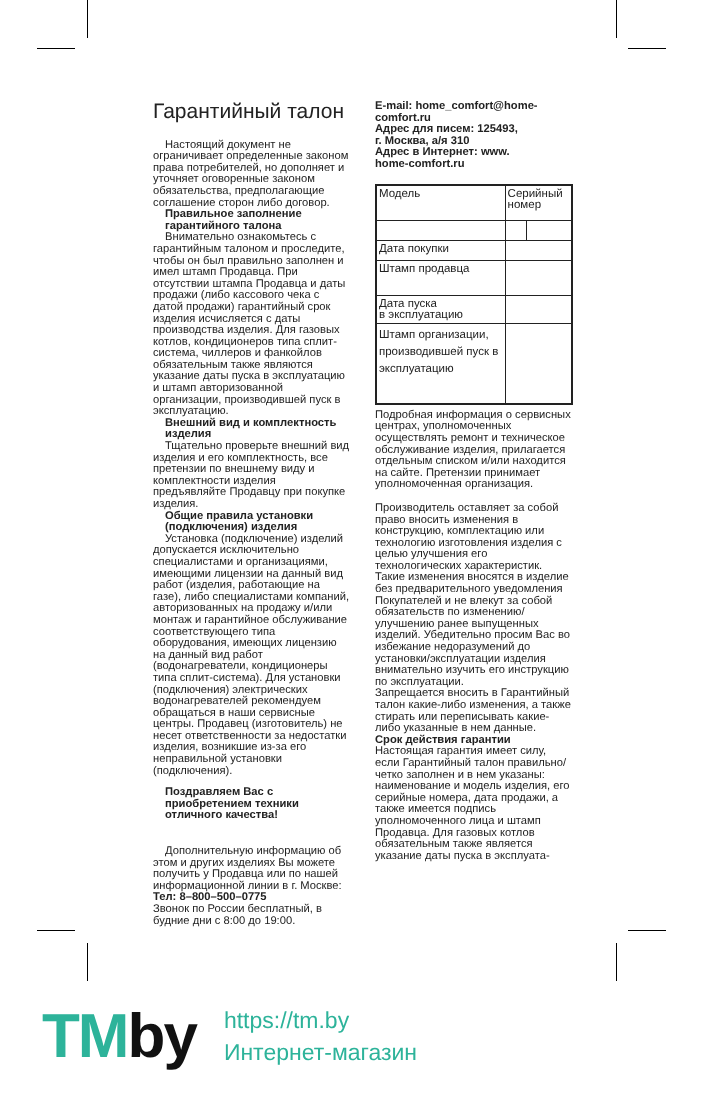Гарантийный талон
Настоящий документ не ограничивает определенные законом права потребителей, но дополняет и уточняет оговоренные законом обязательства, предполагающие соглашение сторон либо договор.
Правильное заполнение гарантийного талона
Внимательно ознакомьтесь с гарантийным талоном и проследите, чтобы он был правильно заполнен и имел штамп Продавца. При отсутствии штампа Продавца и даты продажи (либо кассового чека с датой продажи) гарантийный срок изделия исчисляется с даты производства изделия. Для газовых котлов, кондиционеров типа сплит-система, чиллеров и фанкойлов обязательным также являются указание даты пуска в эксплуатацию и штамп авторизованной организации, производившей пуск в эксплуатацию.
Внешний вид и комплектность изделия
Тщательно проверьте внешний вид изделия и его комплектность, все претензии по внешнему виду и комплектности изделия предъявляйте Продавцу при покупке изделия.
Общие правила установки (подключения) изделия
Установка (подключение) изделий допускается исключительно специалистами и организациями, имеющими лицензии на данный вид работ (изделия, работающие на газе), либо специалистами компаний, авторизованных на продажу и/или монтаж и гарантийное обслуживание соответствующего типа оборудования, имеющих лицензию на данный вид работ (водонагреватели, кондиционеры типа сплит-система). Для установки (подключения) электрических водонагревателей рекомендуем обращаться в наши сервисные центры. Продавец (изготовитель) не несет ответственности за недостатки изделия, возникшие из-за его неправильной установки (подключения).
Поздравляем Вас с приобретением техники отличного качества!
Дополнительную информацию об этом и других изделиях Вы можете получить у Продавца или по нашей информационной линии в г. Москве:
Тел: 8–800–500–0775
Звонок по России бесплатный, в будние дни с 8:00 до 19:00.
E-mail: home_comfort@home-comfort.ru
Адрес для писем: 125493,
г. Москва, а/я 310
Адрес в Интернет: www.
home-comfort.ru
| Модель | Серийный номер | |
| Дата покупки | | |
| Штамп продавца | | |
| Дата пуска в эксплуатацию | | |
| Штамп организации, производившей пуск в эксплуатацию | | |
Подробная информация о сервисных центрах, уполномоченных осуществлять ремонт и техническое обслуживание изделия, прилагается отдельным списком и/или находится на сайте. Претензии принимает уполномоченная организация.
Производитель оставляет за собой право вносить изменения в конструкцию, комплектацию или технологию изготовления изделия с целью улучшения его технологических характеристик.
Такие изменения вносятся в изделие без предварительного уведомления Покупателей и не влекут за собой обязательств по изменению/улучшению ранее выпущенных изделий. Убедительно просим Вас во избежание недоразумений до установки/эксплуатации изделия внимательно изучить его инструкцию по эксплуатации.
Запрещается вносить в Гарантийный талон какие-либо изменения, а также стирать или переписывать какие-либо указанные в нем данные.
Срок действия гарантии
Настоящая гарантия имеет силу, если Гарантийный талон правильно/четко заполнен и в нем указаны: наименование и модель изделия, его серийные номера, дата продажи, а также имеется подпись уполномоченного лица и штамп Продавца. Для газовых котлов обязательным также является указание даты пуска в эксплуата-
TMby
https://tm.by
Интернет-магазин